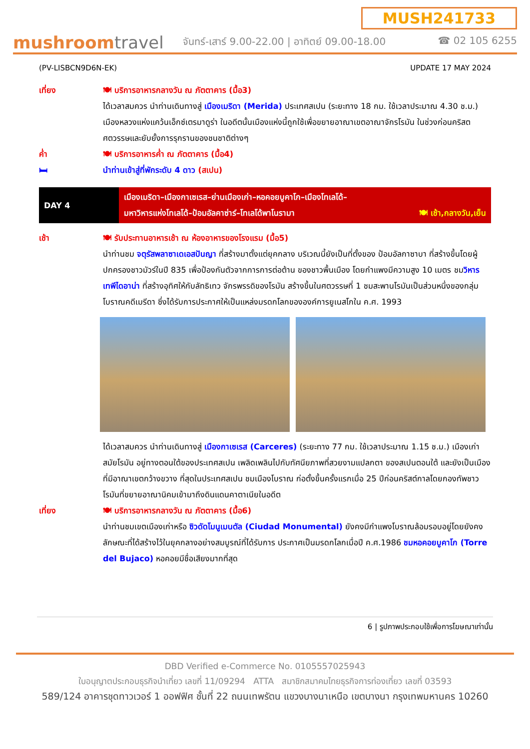mushroomtravel
MUSH241733
จันทร์-เสาร์ 9.00-22.00 | อาทิตย์ 09.00-18.00 ☎ 02 105 6255
(PV-LISBCN9D6N-EK) UPDATE 17 MAY 2024
เที่ยง 🍽 บริการอาหารกลางวัน ณ ภัตตาคาร (มื้อ3)
ได้เวลาสมควร นำท่านเดินทางสู่ เมืองเมริดา (Merida) ประเทศสเปน (ระยะทาง 18 กม. ใช้เวลาประมาณ 4.30 ช.ม.) เมืองหลวงแห่งแคว้นเอ็กซ์เตรมาดูร่า ในอดีตนั้นเมืองแห่งนี้ถูกใช้เพื่อขยายอาณาเขตอาณาจักรโรมัน ในช่วงก่อนคริสตศตวรรษและยับยั้งการรุกรานของชนชาติต่างๆ
ค่ำ 🍽 บริการอาหารค่ำ ณ ภัตตาคาร (มื้อ4)
🛏 นำท่านเข้าสู่ที่พักระดับ 4 ดาว (สเปน)
DAY 4
เมืองเมริดา–เมืองกาเซเรส–ย่านเมืองเก่า–หอคอยบูคาโก–เมืองโทเลโด้–
มหาวิหารแห่งโทเลโด้–ป้อมอัลคาซ่าร์–โทเลโด้พาโนรามา 🍽 เช้า,กลางวัน,เย็น
เช้า 🍽 รับประทานอาหารเช้า ณ ห้องอาหารของโรงแรม (มื้อ5)
นำท่านชม จตุรัสพลาซาเดเอสปันญา ที่สร้างมาตั้งแต่ยุคกลาง บริเวณนี้ยังเป็นที่ตั้งของ ป้อมอัลกาซาบา ที่สร้างขึ้นโดยผู้ปกครองชาวมัวร์ในปี 835 เพื่อป้องกันตัวจากการการต่อต้าน ของชาวพื้นเมือง โดยกำแพงมีความสูง 10 เมตร ชมวิหารเทพีไดอาน่า ที่สร้างอุทิศให้กับลัทธิเทว จักรพรรดิของโรมัน สร้างขึ้นในศตวรรษที่ 1 ชมสะพานโรมันเป็นส่วนหนึ่งของกลุ่มโบราณคดีเมรีดา ซึ่งได้รับการประกาศให้เป็นแหล่งมรดกโลกขององค์การยูเนสโกใน ค.ศ. 1993
ได้เวลาสมควร นำท่านเดินทางสู่ เมืองกาเซเรส (Carceres) (ระยะทาง 77 กม. ใช้เวลาประมาณ 1.15 ช.ม.) เมืองเก่าสมัยโรมัน อยู่ทางตอนใต้ของประเทศสเปน เพลิดเพลินไปกับทัศนียภาพที่สวยงามแปลกตา ของสเปนตอนใต้ และยังเป็นเมืองที่มีอาณาเขตกว้างขวาง ที่สุดในประเทศสเปน ชมเมืองโบราณ ก่อตั้งขึ้นครั้งแรกเมื่อ 25 ปีก่อนคริสต์กาลโดยกองทัพชาว โรมันที่ขยายอาณานิคมเข้ามาถึงดินแดนคาตาเนียในอดีต
เที่ยง 🍽 บริการอาหารกลางวัน ณ ภัตตาคาร (มื้อ6)
นำท่านชมเขตเมืองเก่าหรือ ซิวดัดโมนูเมนตัล (Ciudad Monumental) ยังคงมีกำแพงโบราณล้อมรอบอยู่โดยยังคงลักษณะที่ได้สร้างไว้ในยุคกลางอย่างสมบูรณ์ที่ได้รับการ ประกาศเป็นมรดกโลกเมื่อปี ค.ศ.1986 ชมหอคอยบูคาโก (Torre del Bujaco) หอคอยมีชื่อเสียงมากที่สุด
6 | รูปภาพประกอบใช้เพื่อการโฆษณาเท่านั้น
DBD Verified e-Commerce No. 0105557025943
ใบอนุญาตประกอบธุรกิจนำเที่ยว เลขที่ 11/09294 ATTA สมาชิกสมาคมไทยธุรกิจการท่องเที่ยว เลขที่ 03593
589/124 อาคารชุดทาวเวอร์ 1 ออฟฟิศ ชั้นที่ 22 ถนนเทพรัตน แขวงบางนาเหนือ เขตบางนา กรุงเทพมหานคร 10260